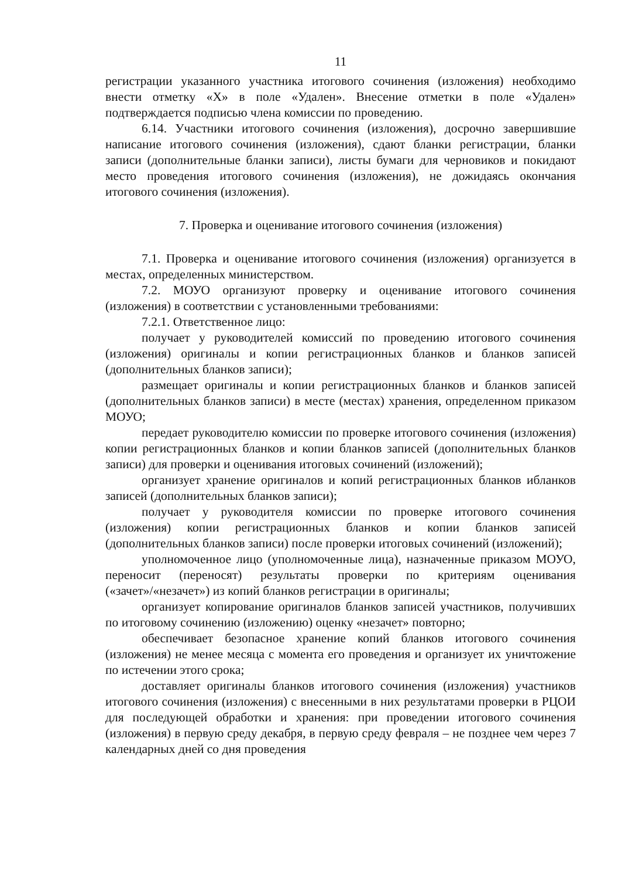11
регистрации указанного участника итогового сочинения (изложения) необходимо внести отметку «Х» в поле «Удален». Внесение отметки в поле «Удален» подтверждается подписью члена комиссии по проведению.
6.14. Участники итогового сочинения (изложения), досрочно завершившие написание итогового сочинения (изложения), сдают бланки регистрации, бланки записи (дополнительные бланки записи), листы бумаги для черновиков и покидают место проведения итогового сочинения (изложения), не дожидаясь окончания итогового сочинения (изложения).
7. Проверка и оценивание итогового сочинения (изложения)
7.1. Проверка и оценивание итогового сочинения (изложения) организуется в местах, определенных министерством.
7.2. МОУО организуют проверку и оценивание итогового сочинения (изложения) в соответствии с установленными требованиями:
7.2.1. Ответственное лицо:
получает у руководителей комиссий по проведению итогового сочинения (изложения) оригиналы и копии регистрационных бланков и бланков записей (дополнительных бланков записи);
размещает оригиналы и копии регистрационных бланков и бланков записей (дополнительных бланков записи) в месте (местах) хранения, определенном приказом МОУО;
передает руководителю комиссии по проверке итогового сочинения (изложения) копии регистрационных бланков и копии бланков записей (дополнительных бланков записи) для проверки и оценивания итоговых сочинений (изложений);
организует хранение оригиналов и копий регистрационных бланков ибланков записей (дополнительных бланков записи);
получает у руководителя комиссии по проверке итогового сочинения (изложения) копии регистрационных бланков и копии бланков записей (дополнительных бланков записи) после проверки итоговых сочинений (изложений);
уполномоченное лицо (уполномоченные лица), назначенные приказом МОУО, переносит (переносят) результаты проверки по критериям оценивания («зачет»/«незачет») из копий бланков регистрации в оригиналы;
организует копирование оригиналов бланков записей участников, получивших по итоговому сочинению (изложению) оценку «незачет» повторно;
обеспечивает безопасное хранение копий бланков итогового сочинения (изложения) не менее месяца с момента его проведения и организует их уничтожение по истечении этого срока;
доставляет оригиналы бланков итогового сочинения (изложения) участников итогового сочинения (изложения) с внесенными в них результатами проверки в РЦОИ для последующей обработки и хранения: при проведении итогового сочинения (изложения) в первую среду декабря, в первую среду февраля – не позднее чем через 7 календарных дней со дня проведения